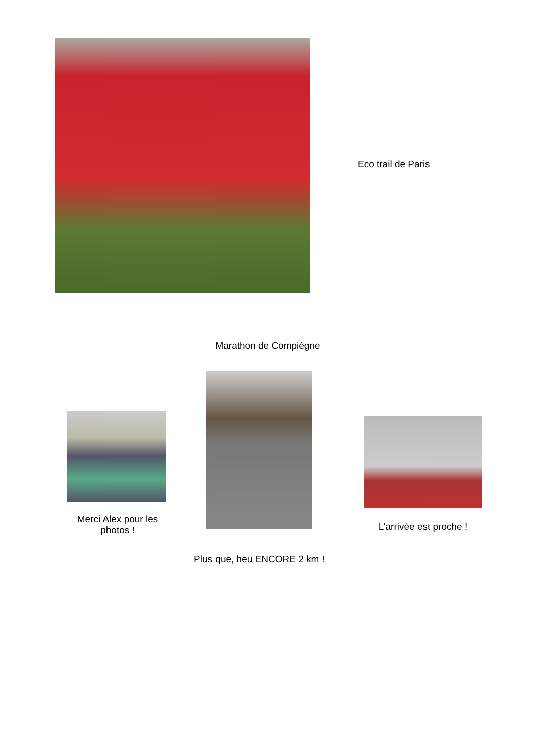Eco trail de Paris
Marathon de Compiègne
Merci Alex pour les photos !
Plus que, heu ENCORE 2 km !
L’arrivée est proche !